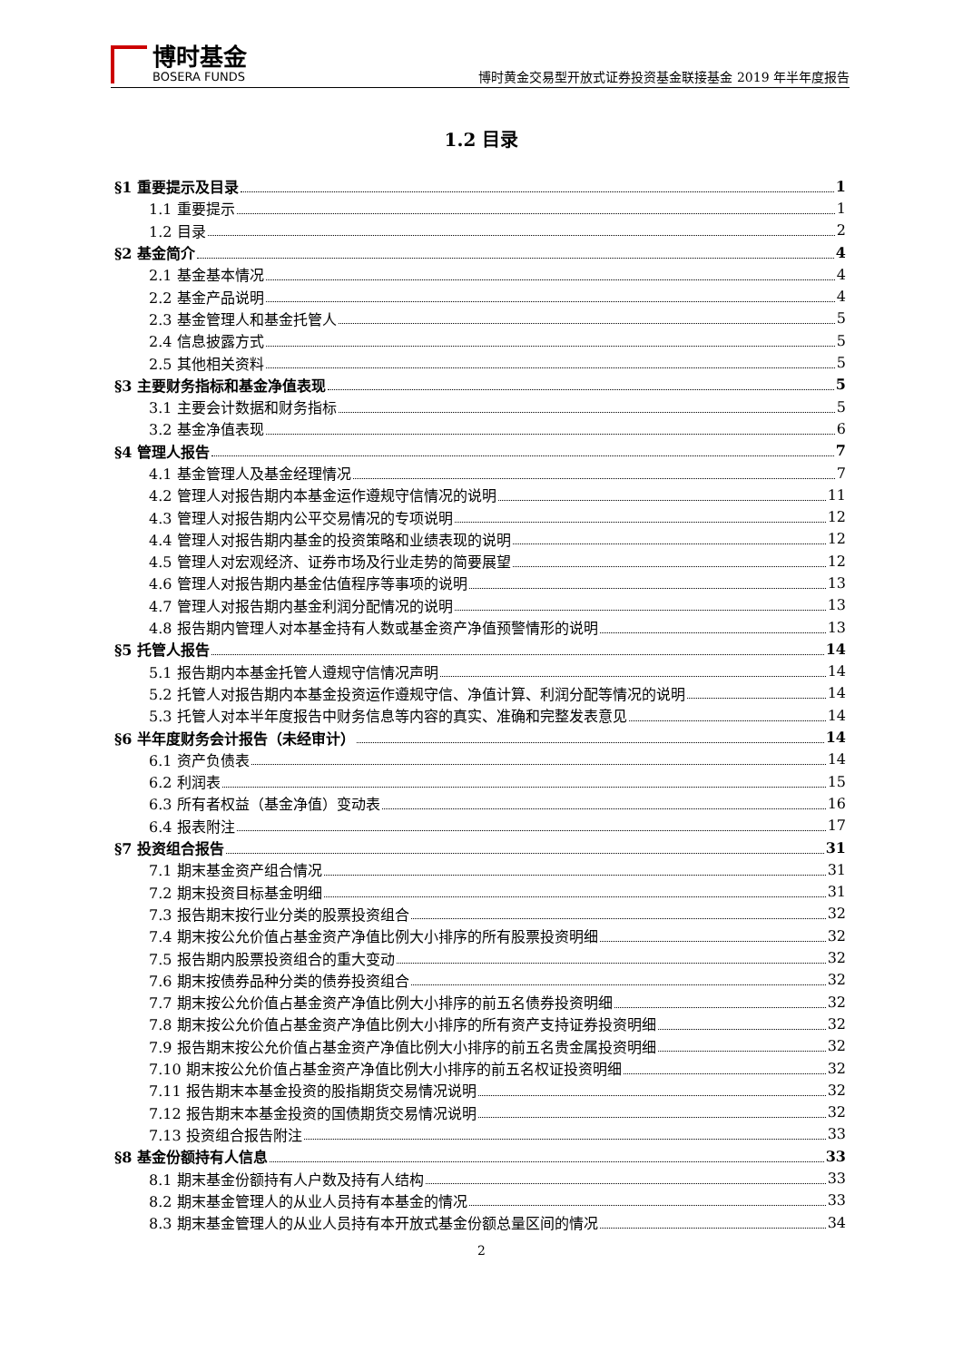博时基金
BOSERA FUNDS
博时黄金交易型开放式证券投资基金联接基金 2019 年半年度报告
1.2 目录
§1 重要提示及目录 1
1.1 重要提示 1
1.2 目录 2
§2 基金简介 4
2.1 基金基本情况 4
2.2 基金产品说明 4
2.3 基金管理人和基金托管人 5
2.4 信息披露方式 5
2.5 其他相关资料 5
§3 主要财务指标和基金净值表现 5
3.1 主要会计数据和财务指标 5
3.2 基金净值表现 6
§4 管理人报告 7
4.1 基金管理人及基金经理情况 7
4.2 管理人对报告期内本基金运作遵规守信情况的说明 11
4.3 管理人对报告期内公平交易情况的专项说明 12
4.4 管理人对报告期内基金的投资策略和业绩表现的说明 12
4.5 管理人对宏观经济、证券市场及行业走势的简要展望 12
4.6 管理人对报告期内基金估值程序等事项的说明 13
4.7 管理人对报告期内基金利润分配情况的说明 13
4.8 报告期内管理人对本基金持有人数或基金资产净值预警情形的说明 13
§5 托管人报告 14
5.1 报告期内本基金托管人遵规守信情况声明 14
5.2 托管人对报告期内本基金投资运作遵规守信、净值计算、利润分配等情况的说明 14
5.3 托管人对本半年度报告中财务信息等内容的真实、准确和完整发表意见 14
§6 半年度财务会计报告（未经审计） 14
6.1 资产负债表 14
6.2 利润表 15
6.3 所有者权益（基金净值）变动表 16
6.4 报表附注 17
§7 投资组合报告 31
7.1 期末基金资产组合情况 31
7.2 期末投资目标基金明细 31
7.3 报告期末按行业分类的股票投资组合 32
7.4 期末按公允价值占基金资产净值比例大小排序的所有股票投资明细 32
7.5 报告期内股票投资组合的重大变动 32
7.6 期末按债券品种分类的债券投资组合 32
7.7 期末按公允价值占基金资产净值比例大小排序的前五名债券投资明细 32
7.8 期末按公允价值占基金资产净值比例大小排序的所有资产支持证券投资明细 32
7.9 报告期末按公允价值占基金资产净值比例大小排序的前五名贵金属投资明细 32
7.10 期末按公允价值占基金资产净值比例大小排序的前五名权证投资明细 32
7.11 报告期末本基金投资的股指期货交易情况说明 32
7.12 报告期末本基金投资的国债期货交易情况说明 32
7.13 投资组合报告附注 33
§8 基金份额持有人信息 33
8.1 期末基金份额持有人户数及持有人结构 33
8.2 期末基金管理人的从业人员持有本基金的情况 33
8.3 期末基金管理人的从业人员持有本开放式基金份额总量区间的情况 34
2